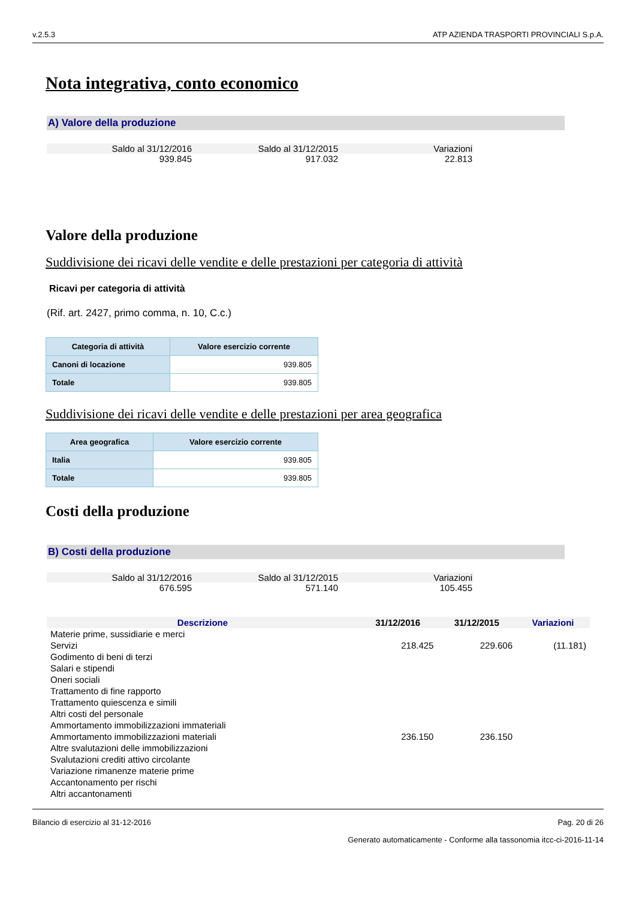v.2.5.3 ATP AZIENDA TRASPORTI PROVINCIALI S.p.A.
Nota integrativa, conto economico
A) Valore della produzione
| Saldo al 31/12/2016 | Saldo al 31/12/2015 | Variazioni |
| 939.845 | 917.032 | 22.813 |
Valore della produzione
Suddivisione dei ricavi delle vendite e delle prestazioni per categoria di attività
Ricavi per categoria di attività
(Rif. art. 2427, primo comma, n. 10, C.c.)
| Categoria di attività | Valore esercizio corrente |
| --- | --- |
| Canoni di locazione | 939.805 |
| Totale | 939.805 |
Suddivisione dei ricavi delle vendite e delle prestazioni per area geografica
| Area geografica | Valore esercizio corrente |
| --- | --- |
| Italia | 939.805 |
| Totale | 939.805 |
Costi della produzione
B) Costi della produzione
| Saldo al 31/12/2016 | Saldo al 31/12/2015 | Variazioni |
| 676.595 | 571.140 | 105.455 |
| Descrizione | 31/12/2016 | 31/12/2015 | Variazioni |
| --- | --- | --- | --- |
| Materie prime, sussidiarie e merci | | | |
| Servizi | 218.425 | 229.606 | (11.181) |
| Godimento di beni di terzi | | | |
| Salari e stipendi | | | |
| Oneri sociali | | | |
| Trattamento di fine rapporto | | | |
| Trattamento quiescenza e simili | | | |
| Altri costi del personale | | | |
| Ammortamento immobilizzazioni immateriali | | | |
| Ammortamento immobilizzazioni materiali | 236.150 | 236.150 | |
| Altre svalutazioni delle immobilizzazioni | | | |
| Svalutazioni crediti attivo circolante | | | |
| Variazione rimanenze materie prime | | | |
| Accantonamento per rischi | | | |
| Altri accantonamenti | | | |
Bilancio di esercizio al 31-12-2016 Pag. 20 di 26
Generato automaticamente - Conforme alla tassonomia itcc-ci-2016-11-14